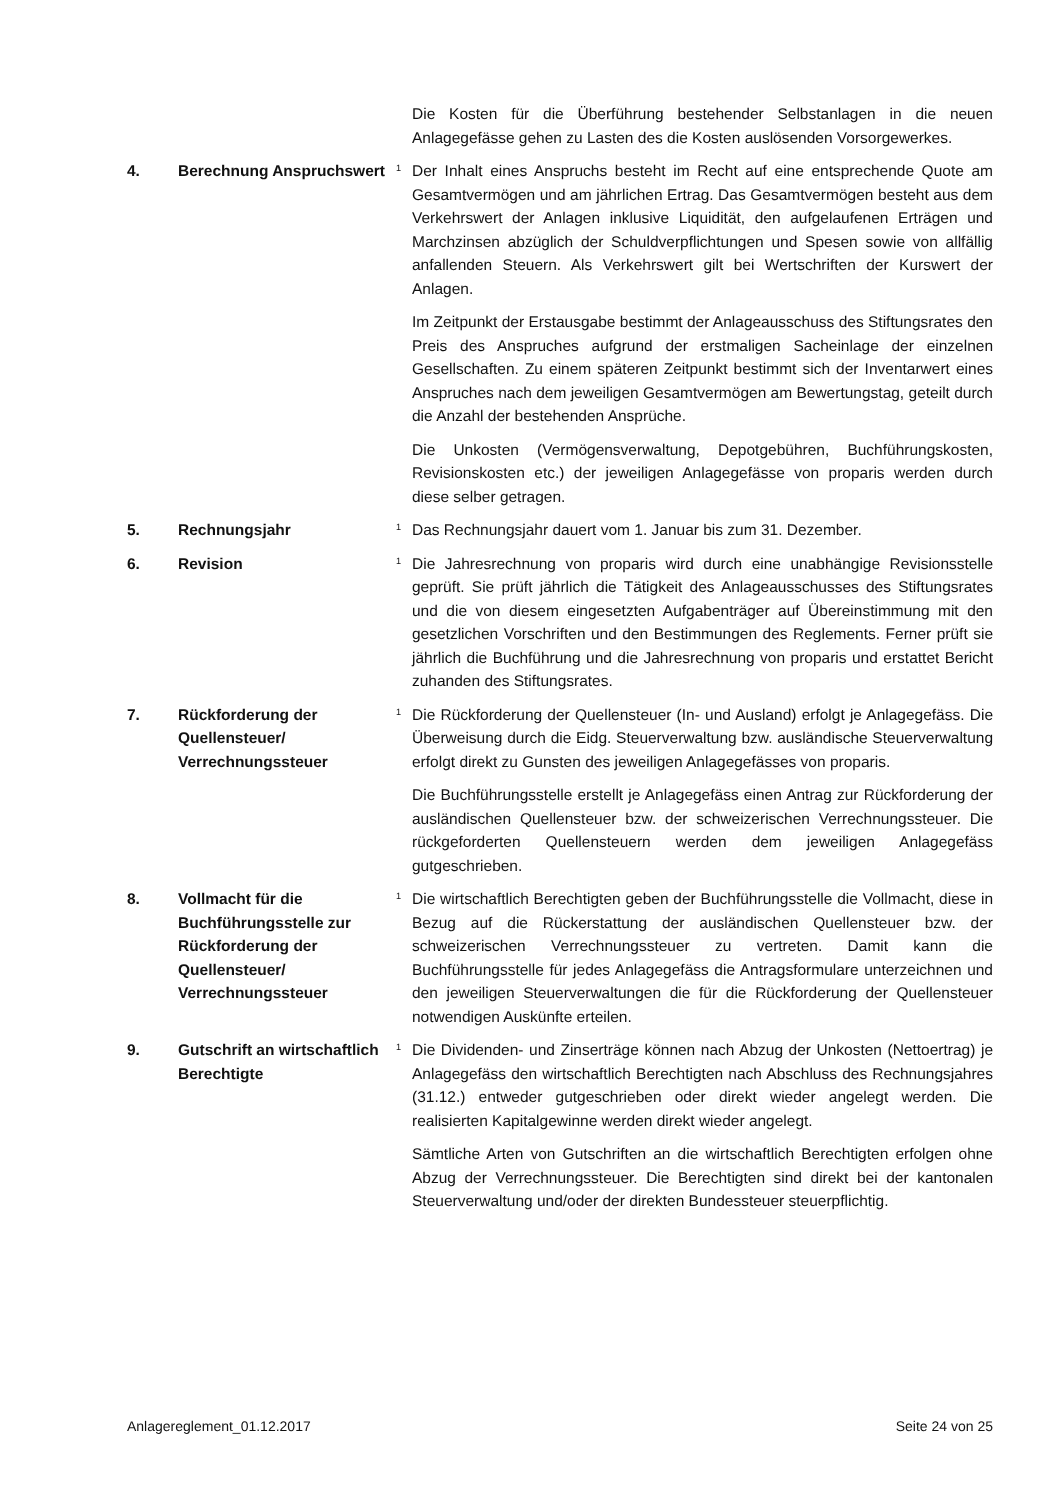Die Kosten für die Überführung bestehender Selbstanlagen in die neuen Anlagegefässe gehen zu Lasten des die Kosten auslösenden Vorsorgewerkes.
4. Berechnung Anspruchswert
<sup>1</sup>
Der Inhalt eines Anspruchs besteht im Recht auf eine entsprechende Quote am Gesamtvermögen und am jährlichen Ertrag. Das Gesamtvermögen besteht aus dem Verkehrswert der Anlagen inklusive Liquidität, den aufgelaufenen Erträgen und Marchzinsen abzüglich der Schuldverpflichtungen und Spesen sowie von allfällig anfallenden Steuern. Als Verkehrswert gilt bei Wertschriften der Kurswert der Anlagen.
Im Zeitpunkt der Erstausgabe bestimmt der Anlageausschuss des Stiftungsrates den Preis des Anspruches aufgrund der erstmaligen Sacheinlage der einzelnen Gesellschaften. Zu einem späteren Zeitpunkt bestimmt sich der Inventarwert eines Anspruches nach dem jeweiligen Gesamtvermögen am Bewertungstag, geteilt durch die Anzahl der bestehenden Ansprüche.
Die Unkosten (Vermögensverwaltung, Depotgebühren, Buchführungskosten, Revisionskosten etc.) der jeweiligen Anlagegefässe von proparis werden durch diese selber getragen.
5. Rechnungsjahr
<sup>1</sup>
Das Rechnungsjahr dauert vom 1. Januar bis zum 31. Dezember.
6. Revision
<sup>1</sup>
Die Jahresrechnung von proparis wird durch eine unabhängige Revisionsstelle geprüft. Sie prüft jährlich die Tätigkeit des Anlageausschusses des Stiftungsrates und die von diesem eingesetzten Aufgabenträger auf Übereinstimmung mit den gesetzlichen Vorschriften und den Bestimmungen des Reglements. Ferner prüft sie jährlich die Buchführung und die Jahresrechnung von proparis und erstattet Bericht zuhanden des Stiftungsrates.
7. Rückforderung der Quellensteuer/ Verrechnungssteuer
<sup>1</sup>
Die Rückforderung der Quellensteuer (In- und Ausland) erfolgt je Anlagegefäss. Die Überweisung durch die Eidg. Steuerverwaltung bzw. ausländische Steuerverwaltung erfolgt direkt zu Gunsten des jeweiligen Anlagegefässes von proparis.
Die Buchführungsstelle erstellt je Anlagegefäss einen Antrag zur Rückforderung der ausländischen Quellensteuer bzw. der schweizerischen Verrechnungssteuer. Die rückgeforderten Quellensteuern werden dem jeweiligen Anlagegefäss gutgeschrieben.
8. Vollmacht für die Buchführungsstelle zur Rückforderung der Quellensteuer/ Verrechnungssteuer
<sup>1</sup>
Die wirtschaftlich Berechtigten geben der Buchführungsstelle die Vollmacht, diese in Bezug auf die Rückerstattung der ausländischen Quellensteuer bzw. der schweizerischen Verrechnungssteuer zu vertreten. Damit kann die Buchführungsstelle für jedes Anlagegefäss die Antragsformulare unterzeichnen und den jeweiligen Steuerverwaltungen die für die Rückforderung der Quellensteuer notwendigen Auskünfte erteilen.
9. Gutschrift an wirtschaftlich Berechtigte
<sup>1</sup>
Die Dividenden- und Zinserträge können nach Abzug der Unkosten (Nettoertrag) je Anlagegefäss den wirtschaftlich Berechtigten nach Abschluss des Rechnungsjahres (31.12.) entweder gutgeschrieben oder direkt wieder angelegt werden. Die realisierten Kapitalgewinne werden direkt wieder angelegt.
Sämtliche Arten von Gutschriften an die wirtschaftlich Berechtigten erfolgen ohne Abzug der Verrechnungssteuer. Die Berechtigten sind direkt bei der kantonalen Steuerverwaltung und/oder der direkten Bundessteuer steuerpflichtig.
Anlagereglement_01.12.2017 Seite 24 von 25